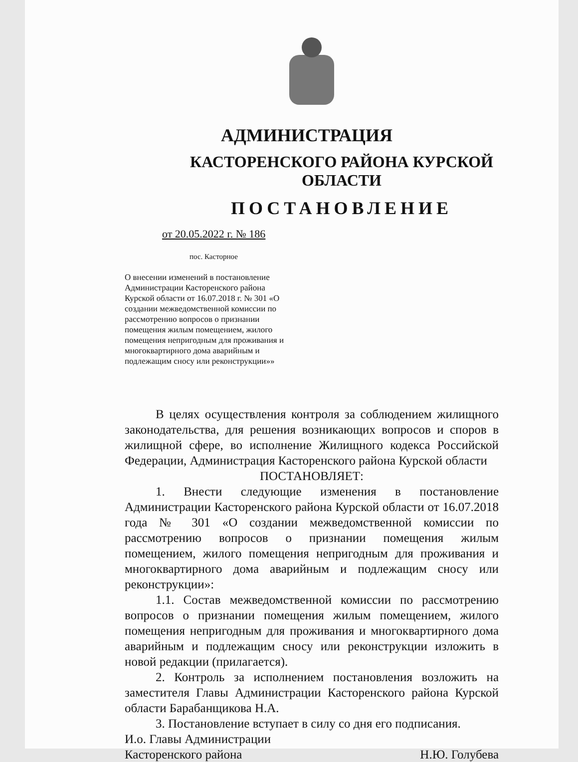АДМИНИСТРАЦИЯ
КАСТОРЕНСКОГО РАЙОНА КУРСКОЙ
ОБЛАСТИ
ПОСТАНОВЛЕНИЕ
от 20.05.2022 г. № 186
пос. Касторное
О внесении изменений в постановление Администрации Касторенского района Курской области от 16.07.2018 г. № 301 «О создании межведомственной комиссии по рассмотрению вопросов о признании помещения жилым помещением, жилого помещения непригодным для проживания и многоквартирного дома аварийным и подлежащим сносу или реконструкции»»
В целях осуществления контроля за соблюдением жилищного законодательства, для решения возникающих вопросов и споров в жилищной сфере, во исполнение Жилищного кодекса Российской Федерации, Администрация Касторенского района Курской области
ПОСТАНОВЛЯЕТ:
1. Внести следующие изменения в постановление Администрации Касторенского района Курской области от 16.07.2018 года № 301 «О создании межведомственной комиссии по рассмотрению вопросов о признании помещения жилым помещением, жилого помещения непригодным для проживания и многоквартирного дома аварийным и подлежащим сносу или реконструкции»:
1.1. Состав межведомственной комиссии по рассмотрению вопросов о признании помещения жилым помещением, жилого помещения непригодным для проживания и многоквартирного дома аварийным и подлежащим сносу или реконструкции изложить в новой редакции (прилагается).
2. Контроль за исполнением постановления возложить на заместителя Главы Администрации Касторенского района Курской области Барабанщикова Н.А.
3. Постановление вступает в силу со дня его подписания.
И.о. Главы Администрации
Касторенского района Н.Ю. Голубева